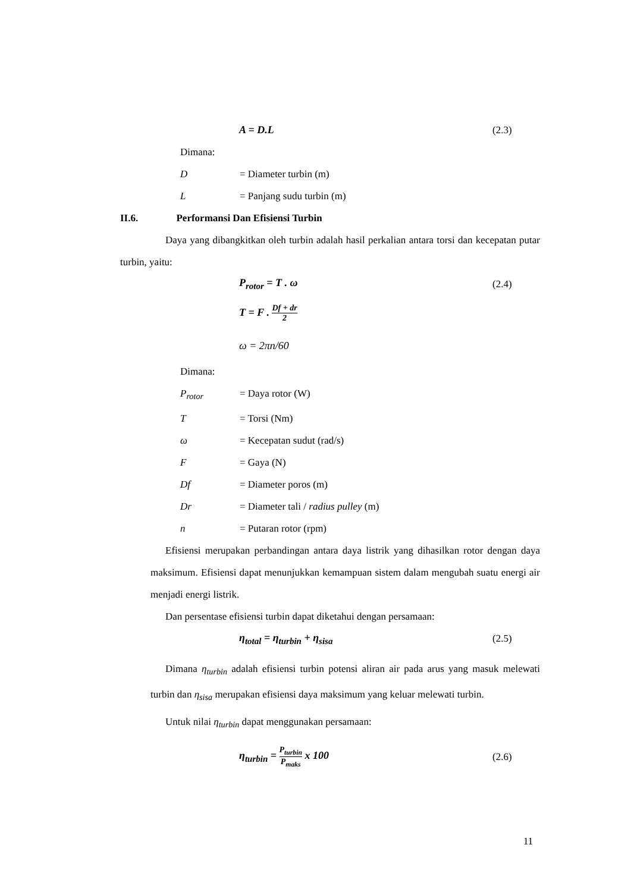A = D.L (2.3)
Dimana:
D = Diameter turbin (m)
L = Panjang sudu turbin (m)
II.6. Performansi Dan Efisiensi Turbin
Daya yang dibangkitkan oleh turbin adalah hasil perkalian antara torsi dan kecepatan putar turbin, yaitu:
P<sub>rotor</sub> = T . ω (2.4)
T = F . Df + dr 2
ω = 2πn/60
Dimana:
P<sub>rotor</sub> = Daya rotor (W)
T = Torsi (Nm)
ω = Kecepatan sudut (rad/s)
F = Gaya (N)
Df = Diameter poros (m)
Dr = Diameter tali / radius pulley (m)
n = Putaran rotor (rpm)
Efisiensi merupakan perbandingan antara daya listrik yang dihasilkan rotor dengan daya maksimum. Efisiensi dapat menunjukkan kemampuan sistem dalam mengubah suatu energi air menjadi energi listrik.
Dan persentase efisiensi turbin dapat diketahui dengan persamaan:
η<sub>total</sub> = η<sub>turbin</sub> + η<sub>sisa</sub> (2.5)
Dimana η<sub>turbin</sub> adalah efisiensi turbin potensi aliran air pada arus yang masuk melewati turbin dan η<sub>sisa</sub> merupakan efisiensi daya maksimum yang keluar melewati turbin.
Untuk nilai η<sub>turbin</sub> dapat menggunakan persamaan:
η<sub>turbin</sub> = P<sub>turbin</sub> P<sub>maks</sub> x 100 (2.6)
11